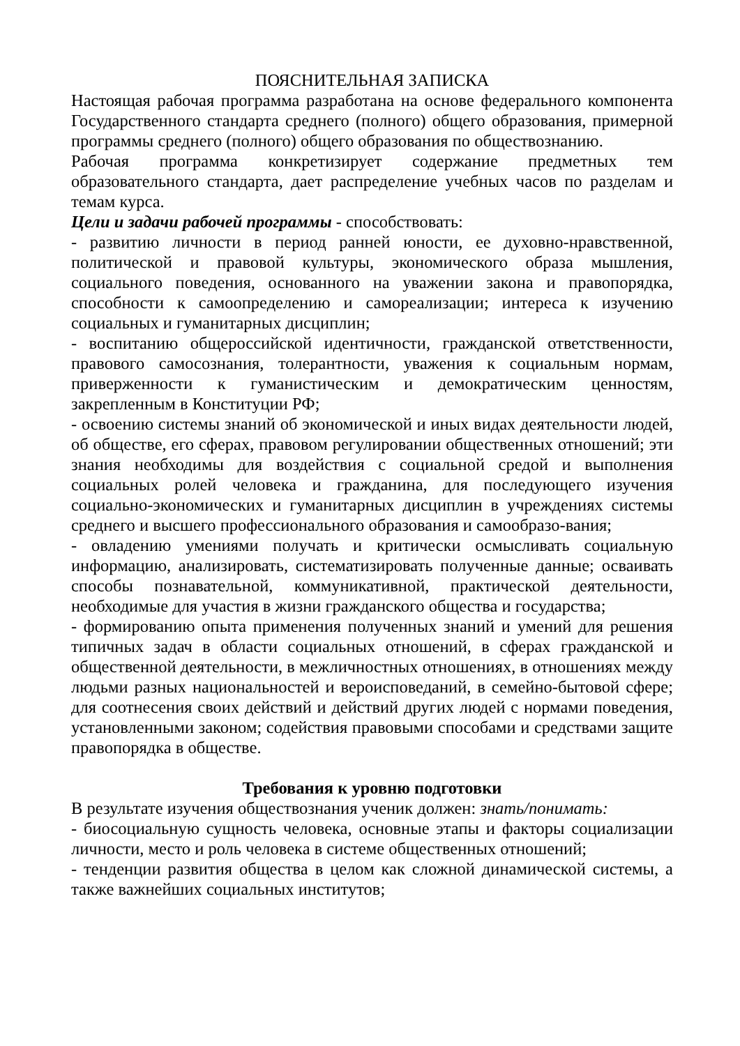ПОЯСНИТЕЛЬНАЯ ЗАПИСКА
Настоящая рабочая программа разработана на основе федерального компонента Государственного стандарта среднего (полного) общего образования, примерной программы среднего (полного) общего образования по обществознанию.
Рабочая программа конкретизирует содержание предметных тем образовательного стандарта, дает распределение учебных часов по разделам и темам курса.
Цели и задачи рабочей программы - способствовать:
- развитию личности в период ранней юности, ее духовно-нравственной, политической и правовой культуры, экономического образа мышления, социального поведения, основанного на уважении закона и правопорядка, способности к самоопределению и самореализации; интереса к изучению социальных и гуманитарных дисциплин;
- воспитанию общероссийской идентичности, гражданской ответственности, правового самосознания, толерантности, уважения к социальным нормам, приверженности к гуманистическим и демократическим ценностям, закрепленным в Конституции РФ;
- освоению системы знаний об экономической и иных видах деятельности людей, об обществе, его сферах, правовом регулировании общественных отношений; эти знания необходимы для воздействия с социальной средой и выполнения социальных ролей человека и гражданина, для последующего изучения социально-экономических и гуманитарных дисциплин в учреждениях системы среднего и высшего профессионального образования и самообразо-вания;
- овладению умениями получать и критически осмысливать социальную информацию, анализировать, систематизировать полученные данные; осваивать способы познавательной, коммуникативной, практической деятельности, необходимые для участия в жизни гражданского общества и государства;
- формированию опыта применения полученных знаний и умений для решения типичных задач в области социальных отношений, в сферах гражданской и общественной деятельности, в межличностных отношениях, в отношениях между людьми разных национальностей и вероисповеданий, в семейно-бытовой сфере; для соотнесения своих действий и действий других людей с нормами поведения, установленными законом; содействия правовыми способами и средствами защите правопорядка в обществе.
Требования к уровню подготовки
В результате изучения обществознания ученик должен: знать/понимать:
- биосоциальную сущность человека, основные этапы и факторы социализации личности, место и роль человека в системе общественных отношений;
- тенденции развития общества в целом как сложной динамической системы, а также важнейших социальных институтов;